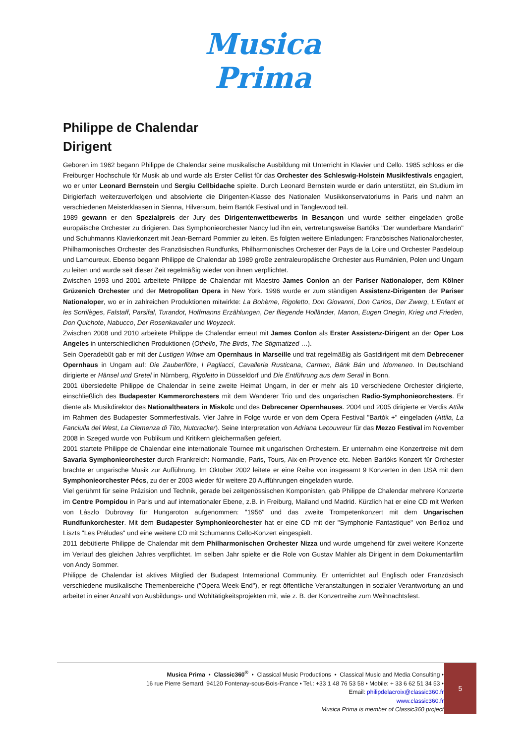Musica
Prima
Philippe de Chalendar
Dirigent
Geboren im 1962 begann Philippe de Chalendar seine musikalische Ausbildung mit Unterricht in Klavier und Cello. 1985 schloss er die Freiburger Hochschule für Musik ab und wurde als Erster Cellist für das Orchester des Schleswig-Holstein Musikfestivals engagiert, wo er unter Leonard Bernstein und Sergiu Cellbidache spielte. Durch Leonard Bernstein wurde er darin unterstützt, ein Studium im Dirigierfach weiterzuverfolgen und absolvierte die Dirigenten-Klasse des Nationalen Musikkonservatoriums in Paris und nahm an verschiedenen Meisterklassen in Sienna, Hilversum, beim Bartók Festival und in Tanglewood teil.
1989 gewann er den Spezialpreis der Jury des Dirigentenwettbewerbs in Besançon und wurde seither eingeladen große europäische Orchester zu dirigieren. Das Symphonieorchester Nancy lud ihn ein, vertretungsweise Bartóks "Der wunderbare Mandarin" und Schuhmanns Klavierkonzert mit Jean-Bernard Pommier zu leiten. Es folgten weitere Einladungen: Französisches Nationalorchester, Philharmonisches Orchester des Französischen Rundfunks, Philharmonisches Orchester der Pays de la Loire und Orchester Pasdeloup und Lamoureux. Ebenso begann Philippe de Chalendar ab 1989 große zentraleuropäische Orchester aus Rumänien, Polen und Ungarn zu leiten und wurde seit dieser Zeit regelmäßig wieder von ihnen verpflichtet.
Zwischen 1993 und 2001 arbeitete Philippe de Chalendar mit Maestro James Conlon an der Pariser Nationaloper, dem Kölner Grüzenich Orchester und der Metropolitan Opera in New York. 1996 wurde er zum ständigen Assistenz-Dirigenten der Pariser Nationaloper, wo er in zahlreichen Produktionen mitwirkte: La Bohème, Rigoletto, Don Giovanni, Don Carlos, Der Zwerg, L'Enfant et les Sortilèges, Falstaff, Parsifal, Turandot, Hoffmanns Erzählungen, Der fliegende Holländer, Manon, Eugen Onegin, Krieg und Frieden, Don Quichote, Nabucco, Der Rosenkavalier und Woyzeck.
Zwischen 2008 und 2010 arbeitete Philippe de Chalendar erneut mit James Conlon als Erster Assistenz-Dirigent an der Oper Los Angeles in unterschiedlichen Produktionen (Othello, The Birds, The Stigmatized …).
Sein Operadebüt gab er mit der Lustigen Witwe am Opernhaus in Marseille und trat regelmäßig als Gastdirigent mit dem Debrecener Opernhaus in Ungarn auf: Die Zauberflöte, I Pagliacci, Cavalleria Rusticana, Carmen, Bánk Bán und Idomeneo. In Deutschland dirigierte er Hänsel und Gretel in Nürnberg, Rigoletto in Düsseldorf und Die Entführung aus dem Serail in Bonn.
2001 übersiedelte Philippe de Chalendar in seine zweite Heimat Ungarn, in der er mehr als 10 verschiedene Orchester dirigierte, einschließlich des Budapester Kammerorchesters mit dem Wanderer Trio und des ungarischen Radio-Symphonieorchesters. Er diente als Musikdirektor des Nationaltheaters in Miskolc und des Debrecener Opernhauses. 2004 und 2005 dirigierte er Verdis Attila im Rahmen des Budapester Sommerfestivals. Vier Jahre in Folge wurde er von dem Opera Festival "Bartók +" eingeladen (Attila, La Fanciulla del West, La Clemenza di Tito, Nutcracker). Seine Interpretation von Adriana Lecouvreur für das Mezzo Festival im November 2008 in Szeged wurde von Publikum und Kritikern gleichermaßen gefeiert.
2001 startete Philippe de Chalendar eine internationale Tournee mit ungarischen Orchestern. Er unternahm eine Konzertreise mit dem Savaria Symphonieorchester durch Frankreich: Normandie, Paris, Tours, Aix-en-Provence etc. Neben Bartóks Konzert für Orchester brachte er ungarische Musik zur Aufführung. Im Oktober 2002 leitete er eine Reihe von insgesamt 9 Konzerten in den USA mit dem Symphonieorchester Pécs, zu der er 2003 wieder für weitere 20 Aufführungen eingeladen wurde.
Viel gerühmt für seine Präzision und Technik, gerade bei zeitgenössischen Komponisten, gab Philippe de Chalendar mehrere Konzerte im Centre Pompidou in Paris und auf internationaler Ebene, z.B. in Freiburg, Mailand und Madrid. Kürzlich hat er eine CD mit Werken von Lászlo Dubrovay für Hungaroton aufgenommen: "1956" und das zweite Trompetenkonzert mit dem Ungarischen Rundfunkorchester. Mit dem Budapester Symphonieorchester hat er eine CD mit der "Symphonie Fantastique" von Berlioz und Liszts "Les Préludes" und eine weitere CD mit Schumanns Cello-Konzert eingespielt.
2011 debütierte Philippe de Chalendar mit dem Philharmonischen Orchester Nizza und wurde umgehend für zwei weitere Konzerte im Verlauf des gleichen Jahres verpflichtet. Im selben Jahr spielte er die Role von Gustav Mahler als Dirigent in dem Dokumentarfilm von Andy Sommer.
Philippe de Chalendar ist aktives Mitglied der Budapest International Community. Er unterrichtet auf Englisch oder Französisch verschiedene musikalische Themenbereiche ("Opera Week-End"), er regt öffentliche Veranstaltungen in sozialer Verantwortung an und arbeitet in einer Anzahl von Ausbildungs- und Wohltätigkeitsprojekten mit, wie z. B. der Konzertreihe zum Weihnachtsfest.
Musica Prima • Classic360<sup>®</sup> • Classical Music Productions • Classical Music and Media Consulting •
16 rue Pierre Semard, 94120 Fontenay-sous-Bois-France • Tel.: +33 1 48 76 53 58 • Mobile: + 33 6 62 51 34 53 •
Email: philipdelacroix@classic360.fr
www.classic360.fr
Musica Prima is member of Classic360 project
5